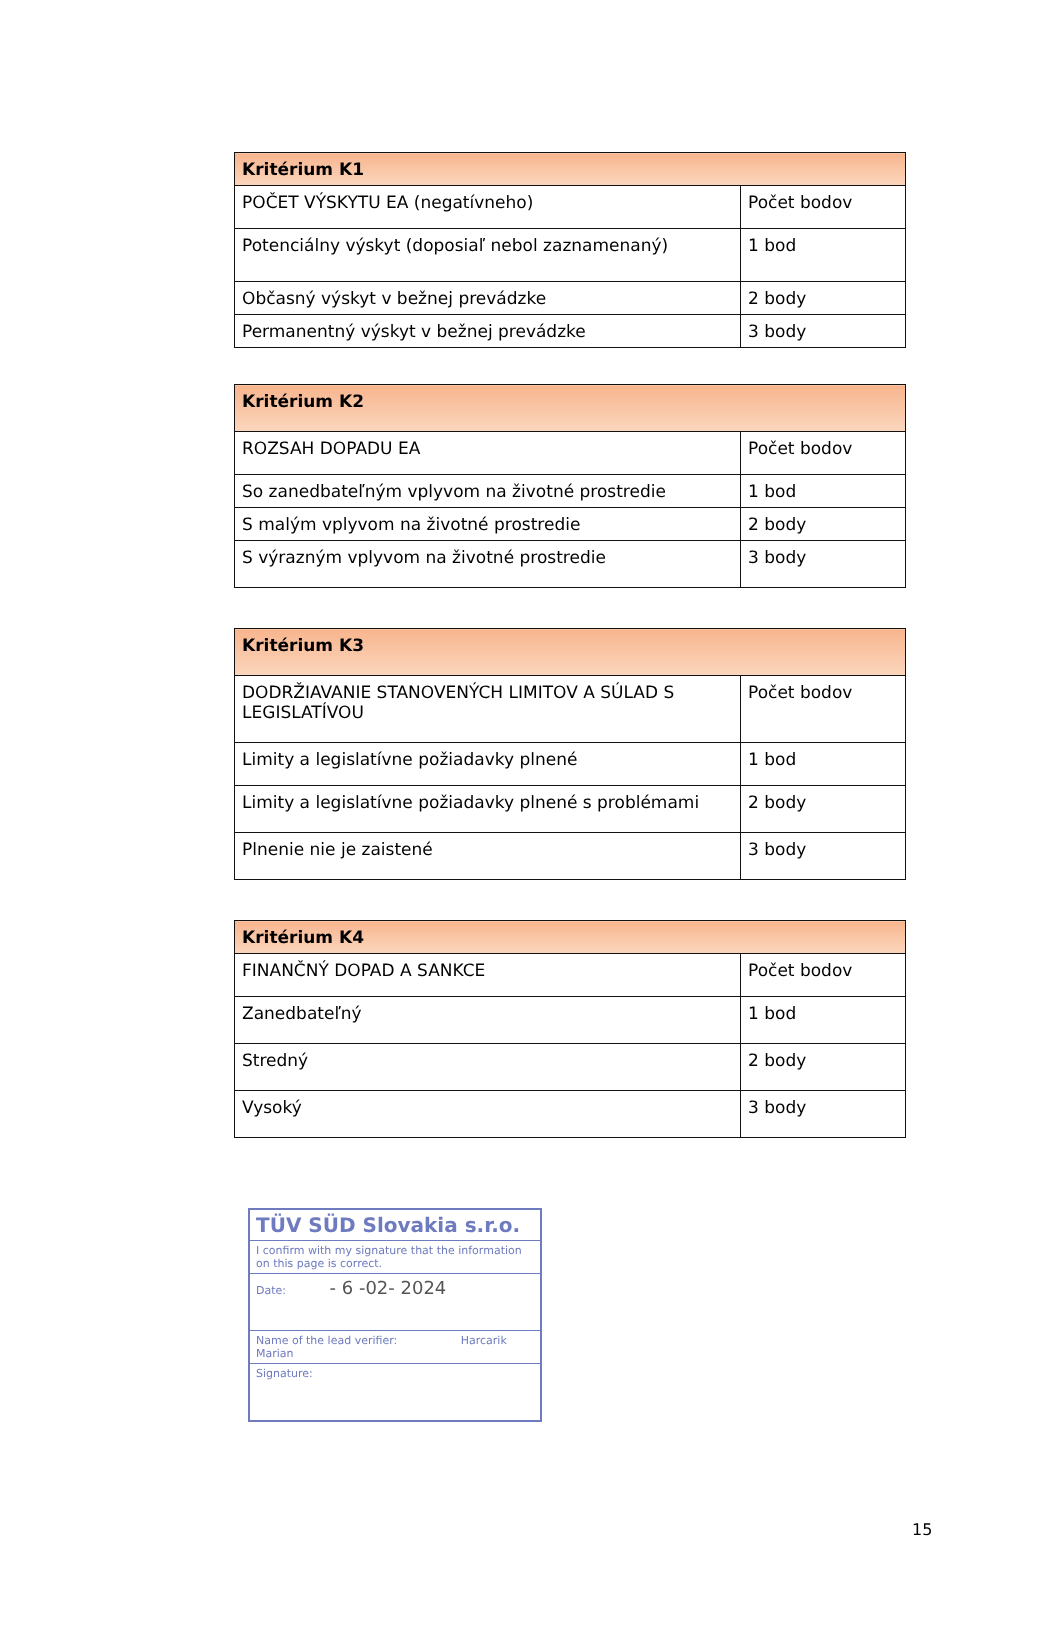| Kritérium K1 | |
| --- | --- |
| POČET VÝSKYTU EA (negatívneho) | Počet bodov |
| Potenciálny výskyt (doposiaľ nebol zaznamenaný) | 1 bod |
| Občasný výskyt v bežnej prevádzke | 2 body |
| Permanentný výskyt v bežnej prevádzke | 3 body |
| Kritérium K2 | |
| --- | --- |
| ROZSAH DOPADU EA | Počet bodov |
| So zanedbateľným vplyvom na životné prostredie | 1 bod |
| S malým vplyvom na životné prostredie | 2 body |
| S výrazným vplyvom na životné prostredie | 3 body |
| Kritérium K3 | |
| --- | --- |
| DODRŽIAVANIE STANOVENÝCH LIMITOV A SÚLAD S LEGISLATÍVOU | Počet bodov |
| Limity a legislatívne požiadavky plnené | 1 bod |
| Limity a legislatívne požiadavky plnené s problémami | 2 body |
| Plnenie nie je zaistené | 3 body |
| Kritérium K4 | |
| --- | --- |
| FINANČNÝ DOPAD A SANKCE | Počet bodov |
| Zanedbateľný | 1 bod |
| Stredný | 2 body |
| Vysoký | 3 body |
TÜV SÜD Slovakia s.r.o.
I confirm with my signature that the information on this page is correct.
Date: - 6 -02- 2024
Name of the lead verifier: Harcarik Marian
Signature:
15